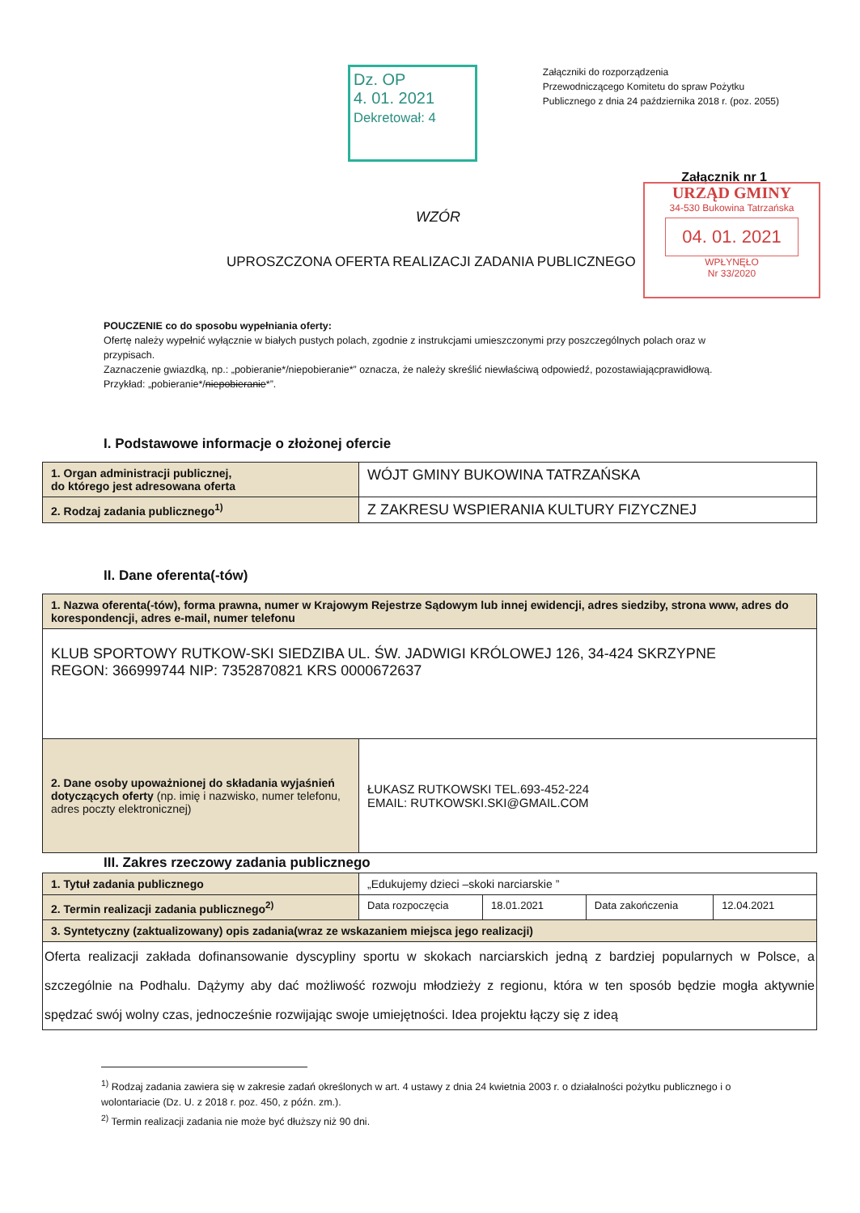Dz. OP
4. 01. 2021
Dekretował: 4
Załączniki do rozporządzenia
Przewodniczącego Komitetu do spraw Pożytku
Publicznego z dnia 24 października 2018 r. (poz. 2055)
Załącznik nr 1
URZĄD GMINY
34-530 Bukowina Tatrzańska
04. 01. 2021
WPŁYNĘŁO
Nr 33/2020
WZÓR
UPROSZCZONA OFERTA REALIZACJI ZADANIA PUBLICZNEGO
POUCZENIE co do sposobu wypełniania oferty:
Ofertę należy wypełnić wyłącznie w białych pustych polach, zgodnie z instrukcjami umieszczonymi przy poszczególnych polach oraz w przypisach.
Zaznaczenie gwiazdką, np.: „pobieranie*/niepobieranie*” oznacza, że należy skreślić niewłaściwą odpowiedź, pozostawiającprawidłową. Przykład: „pobieranie*/niepobieranie*”.
I. Podstawowe informacje o złożonej ofercie
| 1. Organ administracji publicznej, do którego jest adresowana oferta | WÓJT GMINY BUKOWINA TATRZAŃSKA |
| 2. Rodzaj zadania publicznego<sup>1)</sup> | Z ZAKRESU WSPIERANIA KULTURY FIZYCZNEJ |
II. Dane oferenta(-tów)
| 1. Nazwa oferenta(-tów), forma prawna, numer w Krajowym Rejestrze Sądowym lub innej ewidencji, adres siedziby, strona www, adres do korespondencji, adres e-mail, numer telefonu | |
| KLUB SPORTOWY RUTKOW-SKI SIEDZIBA UL. ŚW. JADWIGI KRÓLOWEJ 126, 34-424 SKRZYPNE REGON: 366999744 NIP: 7352870821 KRS 0000672637 | |
| 2. Dane osoby upoważnionej do składania wyjaśnień dotyczących oferty (np. imię i nazwisko, numer telefonu, adres poczty elektronicznej) | ŁUKASZ RUTKOWSKI TEL.693-452-224 EMAIL: RUTKOWSKI.SKI@GMAIL.COM |
III. Zakres rzeczowy zadania publicznego
| 1. Tytuł zadania publicznego | „Edukujemy dzieci –skoki narciarskie ” | | | |
| 2. Termin realizacji zadania publicznego<sup>2)</sup> | Data rozpoczęcia | 18.01.2021 | Data zakończenia | 12.04.2021 |
| 3. Syntetyczny (zaktualizowany) opis zadania(wraz ze wskazaniem miejsca jego realizacji) | | | | |
| Oferta realizacji zakłada dofinansowanie dyscypliny sportu w skokach narciarskich jedną z bardziej popularnych w Polsce, a szczególnie na Podhalu. Dążymy aby dać możliwość rozwoju młodzieży z regionu, która w ten sposób będzie mogła aktywnie spędzać swój wolny czas, jednocześnie rozwijając swoje umiejętności. Idea projektu łączy się z ideą | | | | |
<sup>1)</sup> Rodzaj zadania zawiera się w zakresie zadań określonych w art. 4 ustawy z dnia 24 kwietnia 2003 r. o działalności pożytku publicznego i o wolontariacie (Dz. U. z 2018 r. poz. 450, z późn. zm.).
<sup>2)</sup> Termin realizacji zadania nie może być dłuższy niż 90 dni.